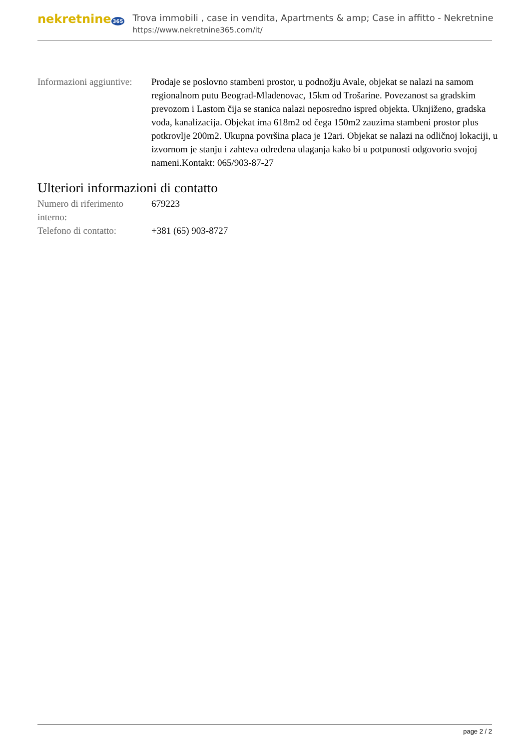nekretnine 365
Trova immobili , case in vendita, Apartments & amp; Case in affitto - Nekretnine
https://www.nekretnine365.com/it/
| Informazioni aggiuntive: | Prodaje se poslovno stambeni prostor, u podnožju Avale, objekat se nalazi na samom regionalnom putu Beograd-Mladenovac, 15km od Trošarine. Povezanost sa gradskim prevozom i Lastom čija se stanica nalazi neposredno ispred objekta. Uknjiženo, gradska voda, kanalizacija. Objekat ima 618m2 od čega 150m2 zauzima stambeni prostor plus potkrovlje 200m2. Ukupna površina placa je 12ari. Objekat se nalazi na odličnoj lokaciji, u izvornom je stanju i zahteva određena ulaganja kako bi u potpunosti odgovorio svojoj nameni.Kontakt: 065/903-87-27 |
Ulteriori informazioni di contatto
| Numero di riferimento interno: | 679223 |
| Telefono di contatto: | +381 (65) 903-8727 |
page 2 / 2